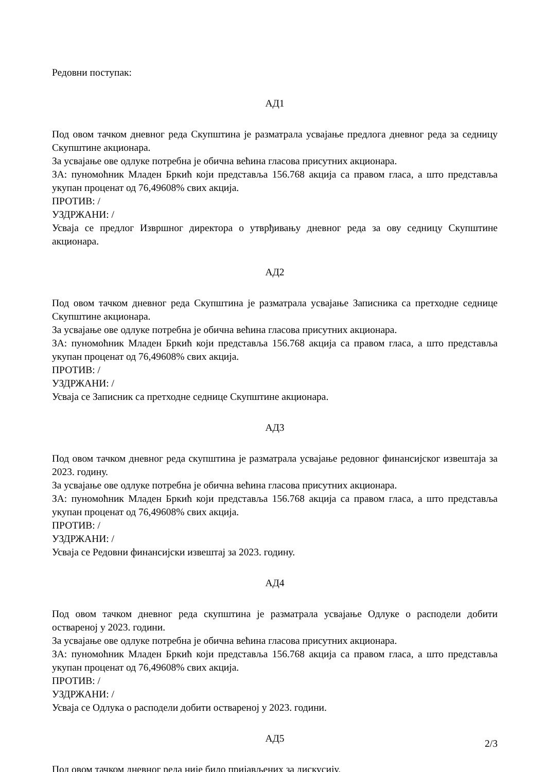Редовни поступак:
АД1
Под овом тачком дневног реда Скупштина је разматрала усвајање предлога дневног реда за седницу Скупштине акционара.
За усвајање ове одлуке потребна је обична већина гласова присутних акционара.
ЗА: пуномоћник Младен Бркић који представља 156.768 акција са правом гласа, а што представља укупан проценат од 76,49608% свих акција.
ПРОТИВ: /
УЗДРЖАНИ: /
Усваја се предлог Извршног директора о утврђивању дневног реда за ову седницу Скупштине акционара.
АД2
Под овом тачком дневног реда Скупштина је разматрала усвајање Записника са претходне седнице Скупштине акционара.
За усвајање ове одлуке потребна је обична већина гласова присутних акционара.
ЗА: пуномоћник Младен Бркић који представља 156.768 акција са правом гласа, а што представља укупан проценат од 76,49608% свих акција.
ПРОТИВ: /
УЗДРЖАНИ: /
Усваја се Записник са претходне седнице Скупштине акционара.
АД3
Под овом тачком дневног реда скупштина је разматрала усвајање редовног финансијског извештаја за 2023. годину.
За усвајање ове одлуке потребна је обична већина гласова присутних акционара.
ЗА: пуномоћник Младен Бркић који представља 156.768 акција са правом гласа, а што представља укупан проценат од 76,49608% свих акција.
ПРОТИВ: /
УЗДРЖАНИ: /
Усваја се Редовни финансијски извештај за 2023. годину.
АД4
Под овом тачком дневног реда скупштина је разматрала усвајање Одлуке о расподели добити оствареној у 2023. години.
За усвајање ове одлуке потребна је обична већина гласова присутних акционара.
ЗА: пуномоћник Младен Бркић који представља 156.768 акција са правом гласа, а што представља укупан проценат од 76,49608% свих акција.
ПРОТИВ: /
УЗДРЖАНИ: /
Усваја се Одлука о расподели добити оствареној у 2023. години.
АД5
Под овом тачком дневног реда није било пријављених за дискусију.
2/3